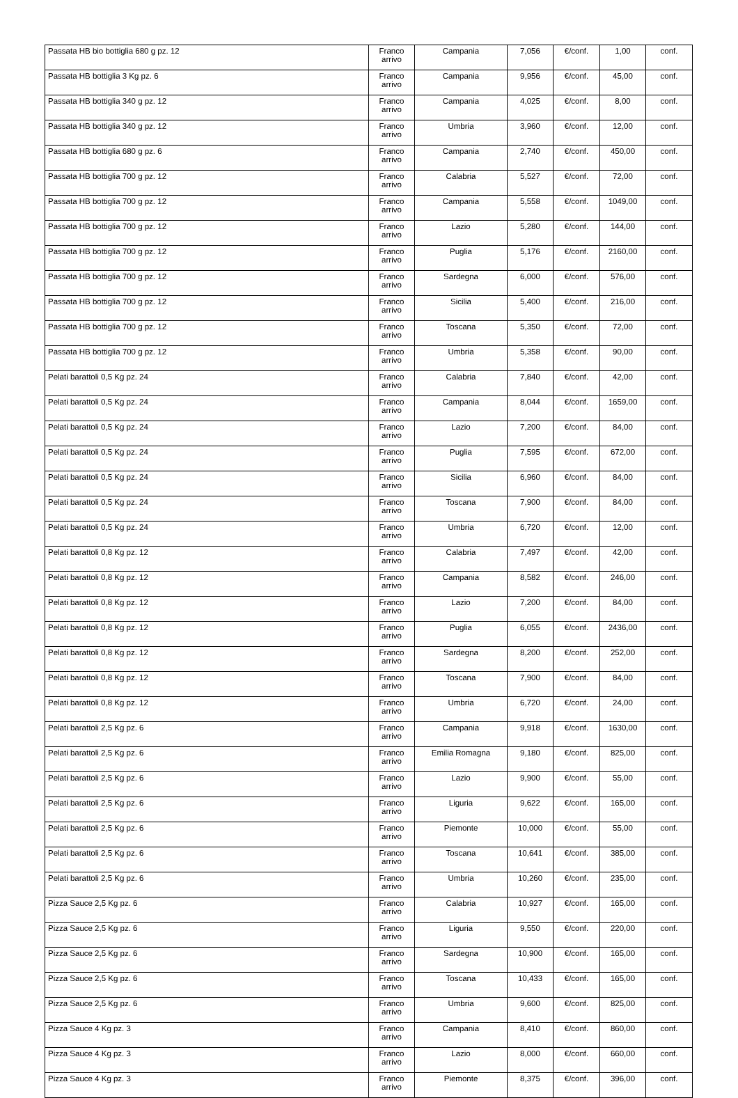| Passata HB bio bottiglia 680 g pz. 12 | Franco arrivo | Campania | 7,056 | €/conf. | 1,00 | conf. |
| Passata HB bottiglia 3 Kg pz. 6 | Franco arrivo | Campania | 9,956 | €/conf. | 45,00 | conf. |
| Passata HB bottiglia 340 g pz. 12 | Franco arrivo | Campania | 4,025 | €/conf. | 8,00 | conf. |
| Passata HB bottiglia 340 g pz. 12 | Franco arrivo | Umbria | 3,960 | €/conf. | 12,00 | conf. |
| Passata HB bottiglia 680 g pz. 6 | Franco arrivo | Campania | 2,740 | €/conf. | 450,00 | conf. |
| Passata HB bottiglia 700 g pz. 12 | Franco arrivo | Calabria | 5,527 | €/conf. | 72,00 | conf. |
| Passata HB bottiglia 700 g pz. 12 | Franco arrivo | Campania | 5,558 | €/conf. | 1049,00 | conf. |
| Passata HB bottiglia 700 g pz. 12 | Franco arrivo | Lazio | 5,280 | €/conf. | 144,00 | conf. |
| Passata HB bottiglia 700 g pz. 12 | Franco arrivo | Puglia | 5,176 | €/conf. | 2160,00 | conf. |
| Passata HB bottiglia 700 g pz. 12 | Franco arrivo | Sardegna | 6,000 | €/conf. | 576,00 | conf. |
| Passata HB bottiglia 700 g pz. 12 | Franco arrivo | Sicilia | 5,400 | €/conf. | 216,00 | conf. |
| Passata HB bottiglia 700 g pz. 12 | Franco arrivo | Toscana | 5,350 | €/conf. | 72,00 | conf. |
| Passata HB bottiglia 700 g pz. 12 | Franco arrivo | Umbria | 5,358 | €/conf. | 90,00 | conf. |
| Pelati barattoli 0,5 Kg pz. 24 | Franco arrivo | Calabria | 7,840 | €/conf. | 42,00 | conf. |
| Pelati barattoli 0,5 Kg pz. 24 | Franco arrivo | Campania | 8,044 | €/conf. | 1659,00 | conf. |
| Pelati barattoli 0,5 Kg pz. 24 | Franco arrivo | Lazio | 7,200 | €/conf. | 84,00 | conf. |
| Pelati barattoli 0,5 Kg pz. 24 | Franco arrivo | Puglia | 7,595 | €/conf. | 672,00 | conf. |
| Pelati barattoli 0,5 Kg pz. 24 | Franco arrivo | Sicilia | 6,960 | €/conf. | 84,00 | conf. |
| Pelati barattoli 0,5 Kg pz. 24 | Franco arrivo | Toscana | 7,900 | €/conf. | 84,00 | conf. |
| Pelati barattoli 0,5 Kg pz. 24 | Franco arrivo | Umbria | 6,720 | €/conf. | 12,00 | conf. |
| Pelati barattoli 0,8 Kg pz. 12 | Franco arrivo | Calabria | 7,497 | €/conf. | 42,00 | conf. |
| Pelati barattoli 0,8 Kg pz. 12 | Franco arrivo | Campania | 8,582 | €/conf. | 246,00 | conf. |
| Pelati barattoli 0,8 Kg pz. 12 | Franco arrivo | Lazio | 7,200 | €/conf. | 84,00 | conf. |
| Pelati barattoli 0,8 Kg pz. 12 | Franco arrivo | Puglia | 6,055 | €/conf. | 2436,00 | conf. |
| Pelati barattoli 0,8 Kg pz. 12 | Franco arrivo | Sardegna | 8,200 | €/conf. | 252,00 | conf. |
| Pelati barattoli 0,8 Kg pz. 12 | Franco arrivo | Toscana | 7,900 | €/conf. | 84,00 | conf. |
| Pelati barattoli 0,8 Kg pz. 12 | Franco arrivo | Umbria | 6,720 | €/conf. | 24,00 | conf. |
| Pelati barattoli 2,5 Kg pz. 6 | Franco arrivo | Campania | 9,918 | €/conf. | 1630,00 | conf. |
| Pelati barattoli 2,5 Kg pz. 6 | Franco arrivo | Emilia Romagna | 9,180 | €/conf. | 825,00 | conf. |
| Pelati barattoli 2,5 Kg pz. 6 | Franco arrivo | Lazio | 9,900 | €/conf. | 55,00 | conf. |
| Pelati barattoli 2,5 Kg pz. 6 | Franco arrivo | Liguria | 9,622 | €/conf. | 165,00 | conf. |
| Pelati barattoli 2,5 Kg pz. 6 | Franco arrivo | Piemonte | 10,000 | €/conf. | 55,00 | conf. |
| Pelati barattoli 2,5 Kg pz. 6 | Franco arrivo | Toscana | 10,641 | €/conf. | 385,00 | conf. |
| Pelati barattoli 2,5 Kg pz. 6 | Franco arrivo | Umbria | 10,260 | €/conf. | 235,00 | conf. |
| Pizza Sauce 2,5 Kg pz. 6 | Franco arrivo | Calabria | 10,927 | €/conf. | 165,00 | conf. |
| Pizza Sauce 2,5 Kg pz. 6 | Franco arrivo | Liguria | 9,550 | €/conf. | 220,00 | conf. |
| Pizza Sauce 2,5 Kg pz. 6 | Franco arrivo | Sardegna | 10,900 | €/conf. | 165,00 | conf. |
| Pizza Sauce 2,5 Kg pz. 6 | Franco arrivo | Toscana | 10,433 | €/conf. | 165,00 | conf. |
| Pizza Sauce 2,5 Kg pz. 6 | Franco arrivo | Umbria | 9,600 | €/conf. | 825,00 | conf. |
| Pizza Sauce 4 Kg pz. 3 | Franco arrivo | Campania | 8,410 | €/conf. | 860,00 | conf. |
| Pizza Sauce 4 Kg pz. 3 | Franco arrivo | Lazio | 8,000 | €/conf. | 660,00 | conf. |
| Pizza Sauce 4 Kg pz. 3 | Franco arrivo | Piemonte | 8,375 | €/conf. | 396,00 | conf. |